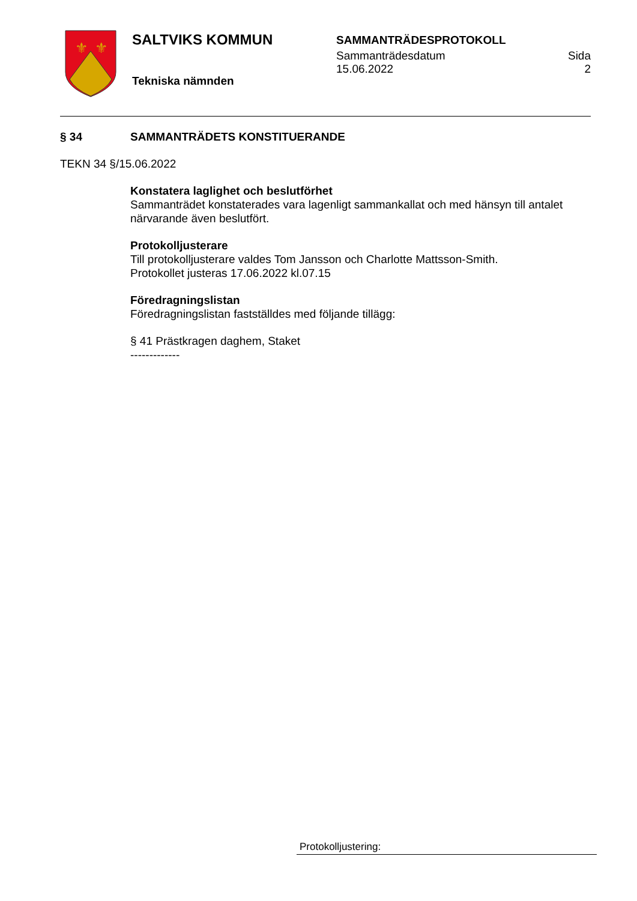⚜
⚜
SALTVIKS KOMMUN
Tekniska nämnden
SAMMANTRÄDESPROTOKOLL
Sammanträdesdatum
15.06.2022
Sida
2
§ 34 SAMMANTRÄDETS KONSTITUERANDE
TEKN 34 §/15.06.2022
Konstatera laglighet och beslutförhet
Sammanträdet konstaterades vara lagenligt sammankallat och med hänsyn till antalet närvarande även beslutfört.
Protokolljusterare
Till protokolljusterare valdes Tom Jansson och Charlotte Mattsson-Smith.
Protokollet justeras 17.06.2022 kl.07.15
Föredragningslistan
Föredragningslistan fastställdes med följande tillägg:
§ 41 Prästkragen daghem, Staket
-------------
Protokolljustering: